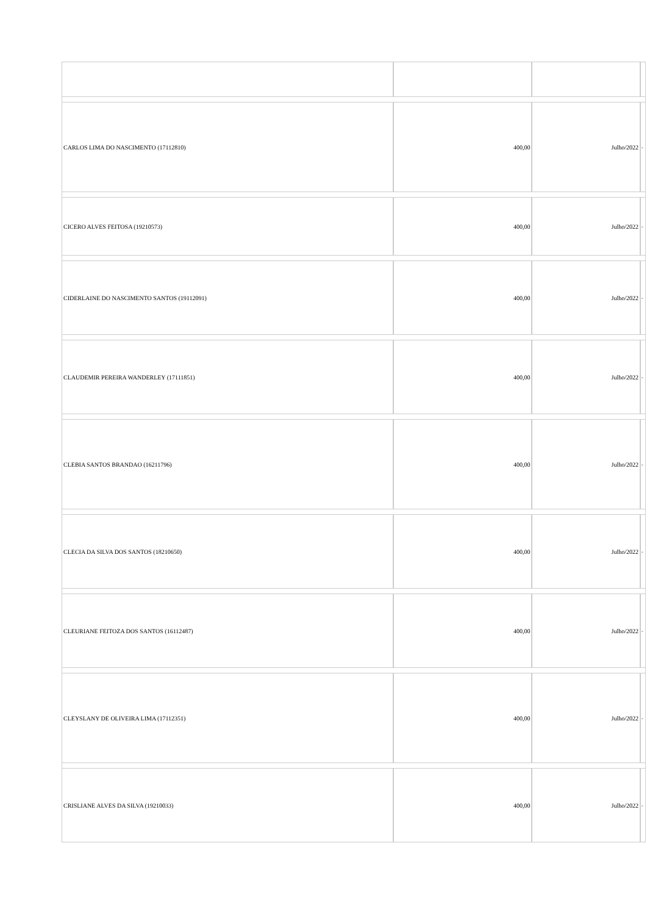| CARLOS LIMA DO NASCIMENTO (17112810) | 400,00 | Julho/2022 | - |
| CICERO ALVES FEITOSA (19210573) | 400,00 | Julho/2022 | - |
| CIDERLAINE DO NASCIMENTO SANTOS (19112091) | 400,00 | Julho/2022 | - |
| CLAUDEMIR PEREIRA WANDERLEY (17111851) | 400,00 | Julho/2022 | - |
| CLEBIA SANTOS BRANDAO (16211796) | 400,00 | Julho/2022 | - |
| CLECIA DA SILVA DOS SANTOS (18210650) | 400,00 | Julho/2022 | - |
| CLEURIANE FEITOZA DOS SANTOS (16112487) | 400,00 | Julho/2022 | - |
| CLEYSLANY DE OLIVEIRA LIMA (17112351) | 400,00 | Julho/2022 | - |
| CRISLIANE ALVES DA SILVA (19210033) | 400,00 | Julho/2022 | - |